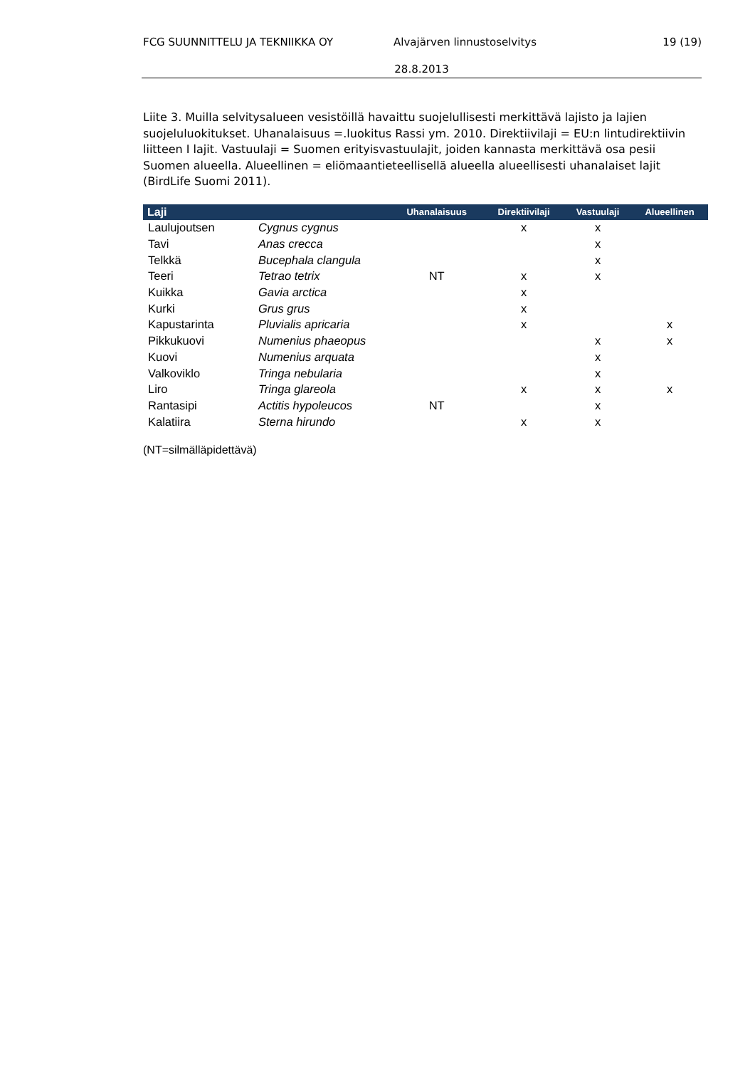FCG SUUNNITTELU JA TEKNIIKKA OY Alvajärven linnustoselvitys 19 (19)
28.8.2013
Liite 3. Muilla selvitysalueen vesistöillä havaittu suojelullisesti merkittävä lajisto ja lajien suojeluluokitukset. Uhanalaisuus =.luokitus Rassi ym. 2010. Direktiivilaji = EU:n lintudirektiivin liitteen I lajit. Vastuulaji = Suomen erityisvastuulajit, joiden kannasta merkittävä osa pesii Suomen alueella. Alueellinen = eliömaantieteellisellä alueella alueellisesti uhanalaiset lajit (BirdLife Suomi 2011).
| Laji | | Uhanalaisuus | Direktiivilaji | Vastuulaji | Alueellinen |
| --- | --- | --- | --- | --- | --- |
| Laulujoutsen | Cygnus cygnus | | x | x | |
| Tavi | Anas crecca | | | x | |
| Telkkä | Bucephala clangula | | | x | |
| Teeri | Tetrao tetrix | NT | x | x | |
| Kuikka | Gavia arctica | | x | | |
| Kurki | Grus grus | | x | | |
| Kapustarinta | Pluvialis apricaria | | x | | x |
| Pikkukuovi | Numenius phaeopus | | | x | x |
| Kuovi | Numenius arquata | | | x | |
| Valkoviklo | Tringa nebularia | | | x | |
| Liro | Tringa glareola | | x | x | x |
| Rantasipi | Actitis hypoleucos | NT | | x | |
| Kalatiira | Sterna hirundo | | x | x | |
(NT=silmälläpidettävä)